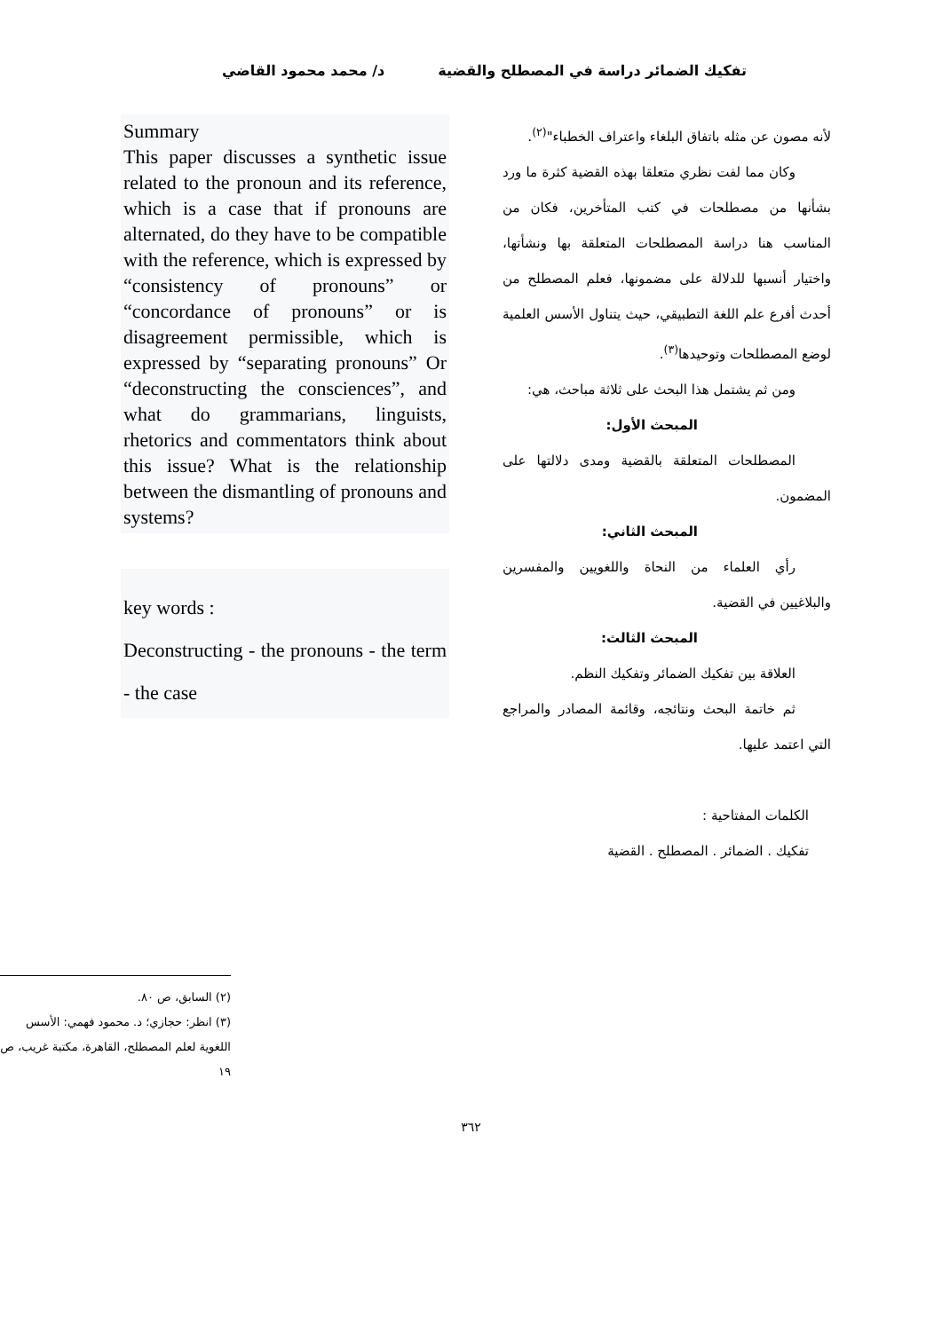تفكيك الضمائر دراسة في المصطلح والقضية
د/ محمد محمود القاضي
لأنه مصون عن مثله باتفاق البلغاء واعتراف الخطباء"<sup>(٢)</sup>.
وكان مما لفت نظري متعلقا بهذه القضية كثرة ما ورد بشأنها من مصطلحات في كتب المتأخرين، فكان من المناسب هنا دراسة المصطلحات المتعلقة بها ونشأتها، واختيار أنسبها للدلالة على مضمونها، فعلم المصطلح من أحدث أفرع علم اللغة التطبيقي، حيث يتناول الأسس العلمية لوضع المصطلحات وتوحيدها<sup>(٣)</sup>.
ومن ثم يشتمل هذا البحث على ثلاثة مباحث، هي:
المبحث الأول:
المصطلحات المتعلقة بالقضية ومدى دلالتها على المضمون.
المبحث الثاني:
رأي العلماء من النحاة واللغويين والمفسرين والبلاغيين في القضية.
المبحث الثالث:
العلاقة بين تفكيك الضمائر وتفكيك النظم.
ثم خاتمة البحث ونتائجه، وقائمة المصادر والمراجع التي اعتمد عليها.
الكلمات المفتاحية :
تفكيك . الضمائر . المصطلح . القضية
Summary
This paper discusses a synthetic issue related to the pronoun and its reference, which is a case that if pronouns are alternated, do they have to be compatible with the reference, which is expressed by “consistency of pronouns” or “concordance of pronouns” or is disagreement permissible, which is expressed by “separating pronouns” Or “deconstructing the consciences”, and what do grammarians, linguists, rhetorics and commentators think about this issue? What is the relationship between the dismantling of pronouns and systems?
key words :
Deconstructing - the pronouns - the term - the case
(٢) السابق، ص ٨٠.
(٣) انظر: حجازي؛ د. محمود فهمي: الأسس اللغوية لعلم المصطلح، القاهرة، مكتبة غريب، ص ١٩
٣٦٢